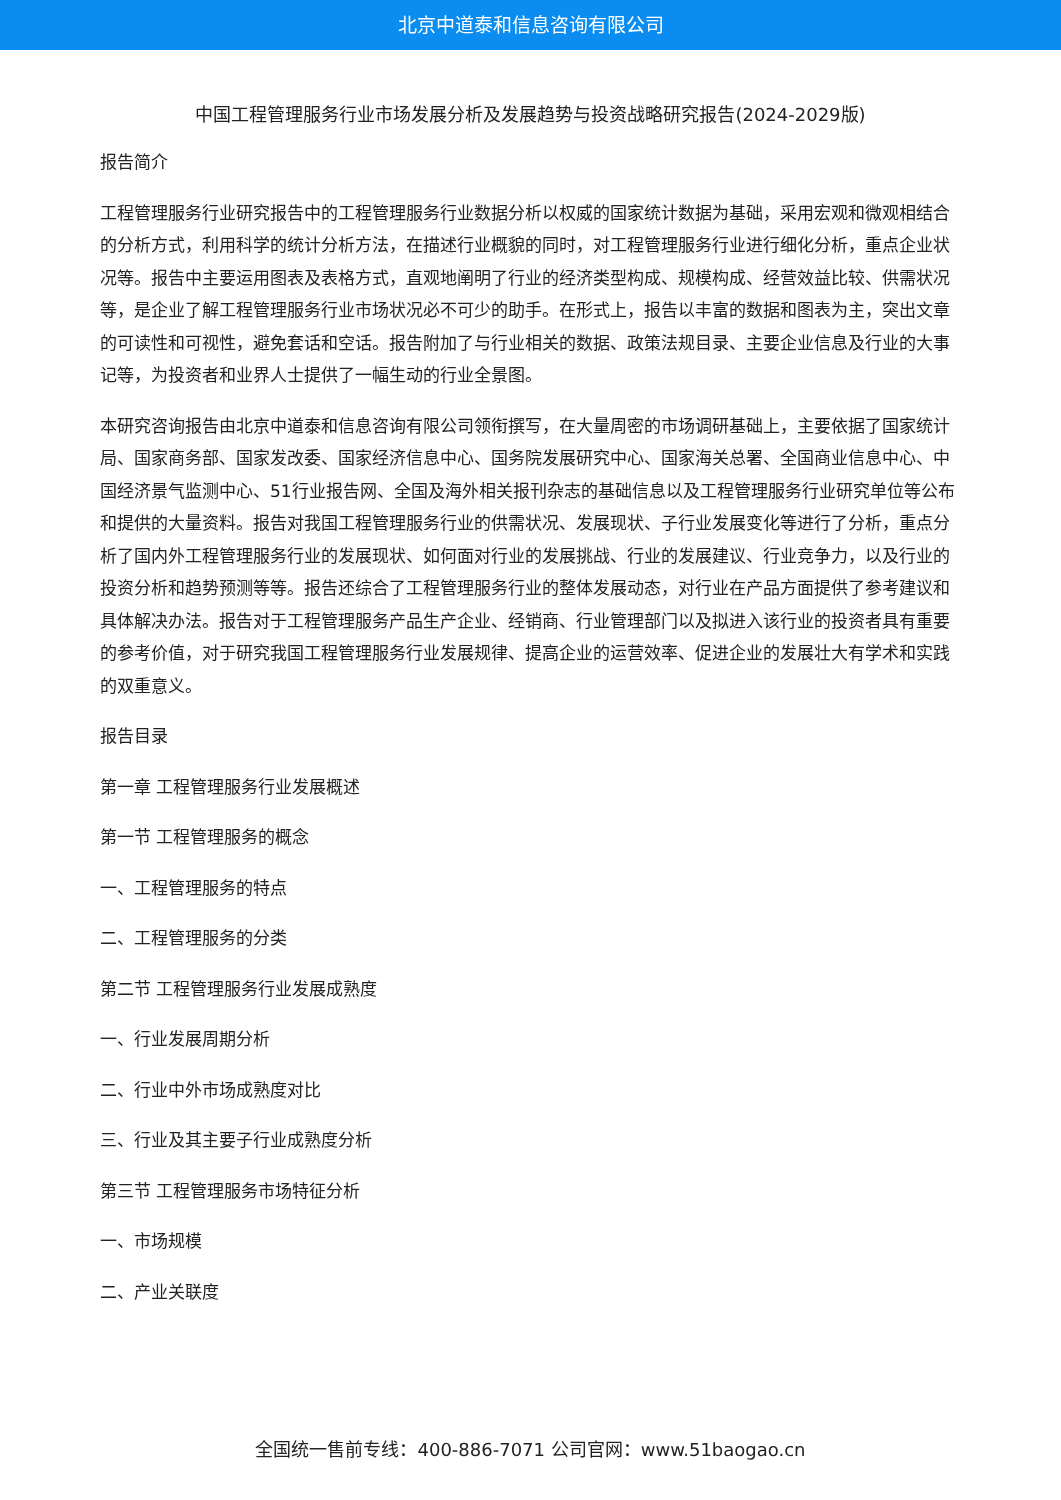北京中道泰和信息咨询有限公司
中国工程管理服务行业市场发展分析及发展趋势与投资战略研究报告(2024-2029版)
报告简介
工程管理服务行业研究报告中的工程管理服务行业数据分析以权威的国家统计数据为基础，采用宏观和微观相结合的分析方式，利用科学的统计分析方法，在描述行业概貌的同时，对工程管理服务行业进行细化分析，重点企业状况等。报告中主要运用图表及表格方式，直观地阐明了行业的经济类型构成、规模构成、经营效益比较、供需状况等，是企业了解工程管理服务行业市场状况必不可少的助手。在形式上，报告以丰富的数据和图表为主，突出文章的可读性和可视性，避免套话和空话。报告附加了与行业相关的数据、政策法规目录、主要企业信息及行业的大事记等，为投资者和业界人士提供了一幅生动的行业全景图。
本研究咨询报告由北京中道泰和信息咨询有限公司领衔撰写，在大量周密的市场调研基础上，主要依据了国家统计局、国家商务部、国家发改委、国家经济信息中心、国务院发展研究中心、国家海关总署、全国商业信息中心、中国经济景气监测中心、51行业报告网、全国及海外相关报刊杂志的基础信息以及工程管理服务行业研究单位等公布和提供的大量资料。报告对我国工程管理服务行业的供需状况、发展现状、子行业发展变化等进行了分析，重点分析了国内外工程管理服务行业的发展现状、如何面对行业的发展挑战、行业的发展建议、行业竞争力，以及行业的投资分析和趋势预测等等。报告还综合了工程管理服务行业的整体发展动态，对行业在产品方面提供了参考建议和具体解决办法。报告对于工程管理服务产品生产企业、经销商、行业管理部门以及拟进入该行业的投资者具有重要的参考价值，对于研究我国工程管理服务行业发展规律、提高企业的运营效率、促进企业的发展壮大有学术和实践的双重意义。
报告目录
第一章 工程管理服务行业发展概述
第一节 工程管理服务的概念
一、工程管理服务的特点
二、工程管理服务的分类
第二节 工程管理服务行业发展成熟度
一、行业发展周期分析
二、行业中外市场成熟度对比
三、行业及其主要子行业成熟度分析
第三节 工程管理服务市场特征分析
一、市场规模
二、产业关联度
全国统一售前专线：400-886-7071 公司官网：www.51baogao.cn